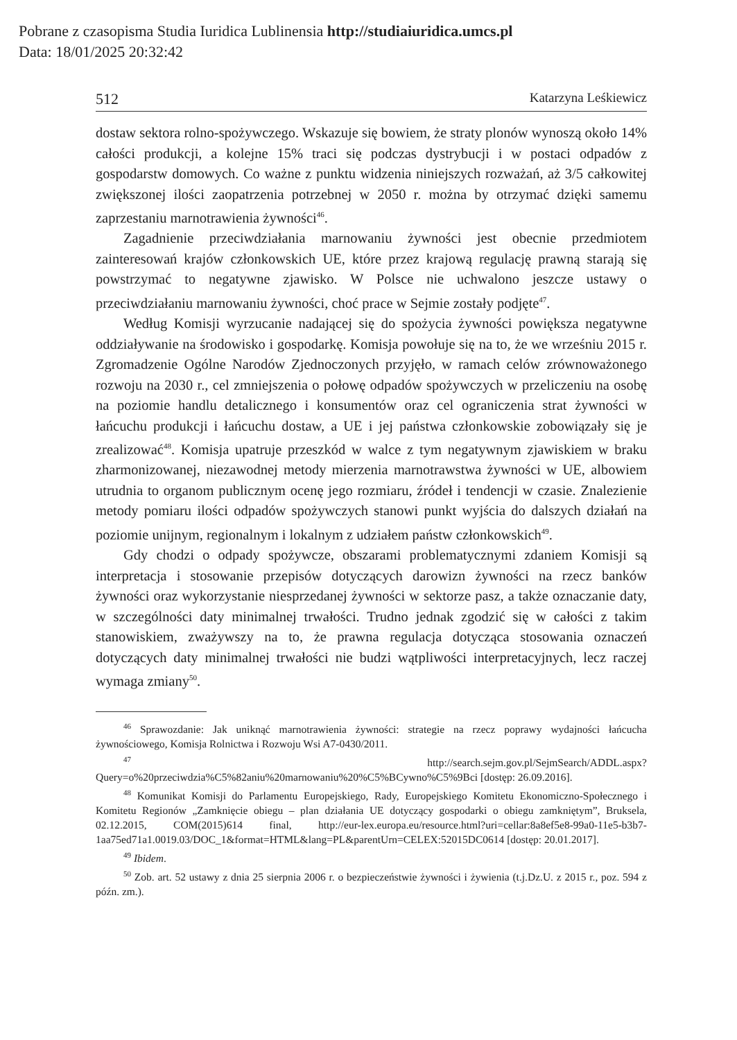Pobrane z czasopisma Studia Iuridica Lublinensia http://studiaiuridica.umcs.pl
Data: 18/01/2025 20:32:42
512 Katarzyna Leśkiewicz
dostaw sektora rolno-spożywczego. Wskazuje się bowiem, że straty plonów wynoszą około 14% całości produkcji, a kolejne 15% traci się podczas dystrybucji i w postaci odpadów z gospodarstw domowych. Co ważne z punktu widzenia niniejszych rozważań, aż 3/5 całkowitej zwiększonej ilości zaopatrzenia potrzebnej w 2050 r. można by otrzymać dzięki samemu zaprzestaniu marnotrawienia żywności<sup>46</sup>.
Zagadnienie przeciwdziałania marnowaniu żywności jest obecnie przedmiotem zainteresowań krajów członkowskich UE, które przez krajową regulację prawną starają się powstrzymać to negatywne zjawisko. W Polsce nie uchwalono jeszcze ustawy o przeciwdziałaniu marnowaniu żywności, choć prace w Sejmie zostały podjęte<sup>47</sup>.
Według Komisji wyrzucanie nadającej się do spożycia żywności powiększa negatywne oddziaływanie na środowisko i gospodarkę. Komisja powołuje się na to, że we wrześniu 2015 r. Zgromadzenie Ogólne Narodów Zjednoczonych przyjęło, w ramach celów zrównoważonego rozwoju na 2030 r., cel zmniejszenia o połowę odpadów spożywczych w przeliczeniu na osobę na poziomie handlu detalicznego i konsumentów oraz cel ograniczenia strat żywności w łańcuchu produkcji i łańcuchu dostaw, a UE i jej państwa członkowskie zobowiązały się je zrealizować<sup>48</sup>. Komisja upatruje przeszkód w walce z tym negatywnym zjawiskiem w braku zharmonizowanej, niezawodnej metody mierzenia marnotrawstwa żywności w UE, albowiem utrudnia to organom publicznym ocenę jego rozmiaru, źródeł i tendencji w czasie. Znalezienie metody pomiaru ilości odpadów spożywczych stanowi punkt wyjścia do dalszych działań na poziomie unijnym, regionalnym i lokalnym z udziałem państw członkowskich<sup>49</sup>.
Gdy chodzi o odpady spożywcze, obszarami problematycznymi zdaniem Komisji są interpretacja i stosowanie przepisów dotyczących darowizn żywności na rzecz banków żywności oraz wykorzystanie niesprzedanej żywności w sektorze pasz, a także oznaczanie daty, w szczególności daty minimalnej trwałości. Trudno jednak zgodzić się w całości z takim stanowiskiem, zważywszy na to, że prawna regulacja dotycząca stosowania oznaczeń dotyczących daty minimalnej trwałości nie budzi wątpliwości interpretacyjnych, lecz raczej wymaga zmiany<sup>50</sup>.
<sup>46</sup> Sprawozdanie: Jak uniknąć marnotrawienia żywności: strategie na rzecz poprawy wydajności łańcucha żywnościowego, Komisja Rolnictwa i Rozwoju Wsi A7-0430/2011.
<sup>47</sup> http://search.sejm.gov.pl/SejmSearch/ADDL.aspx?Query=o%20przeciwdzia%C5%82aniu%20marnowaniu%20%C5%BCywno%C5%9Bci [dostęp: 26.09.2016].
<sup>48</sup> Komunikat Komisji do Parlamentu Europejskiego, Rady, Europejskiego Komitetu Ekonomiczno-Społecznego i Komitetu Regionów „Zamknięcie obiegu – plan działania UE dotyczący gospodarki o obiegu zamkniętym”, Bruksela, 02.12.2015, COM(2015)614 final, http://eur-lex.europa.eu/resource.html?uri=cellar:8a8ef5e8-99a0-11e5-b3b7-1aa75ed71a1.0019.03/DOC_1&format=HTML&lang=PL&parentUrn=CELEX:52015DC0614 [dostęp: 20.01.2017].
<sup>49</sup> Ibidem.
<sup>50</sup> Zob. art. 52 ustawy z dnia 25 sierpnia 2006 r. o bezpieczeństwie żywności i żywienia (t.j.Dz.U. z 2015 r., poz. 594 z późn. zm.).